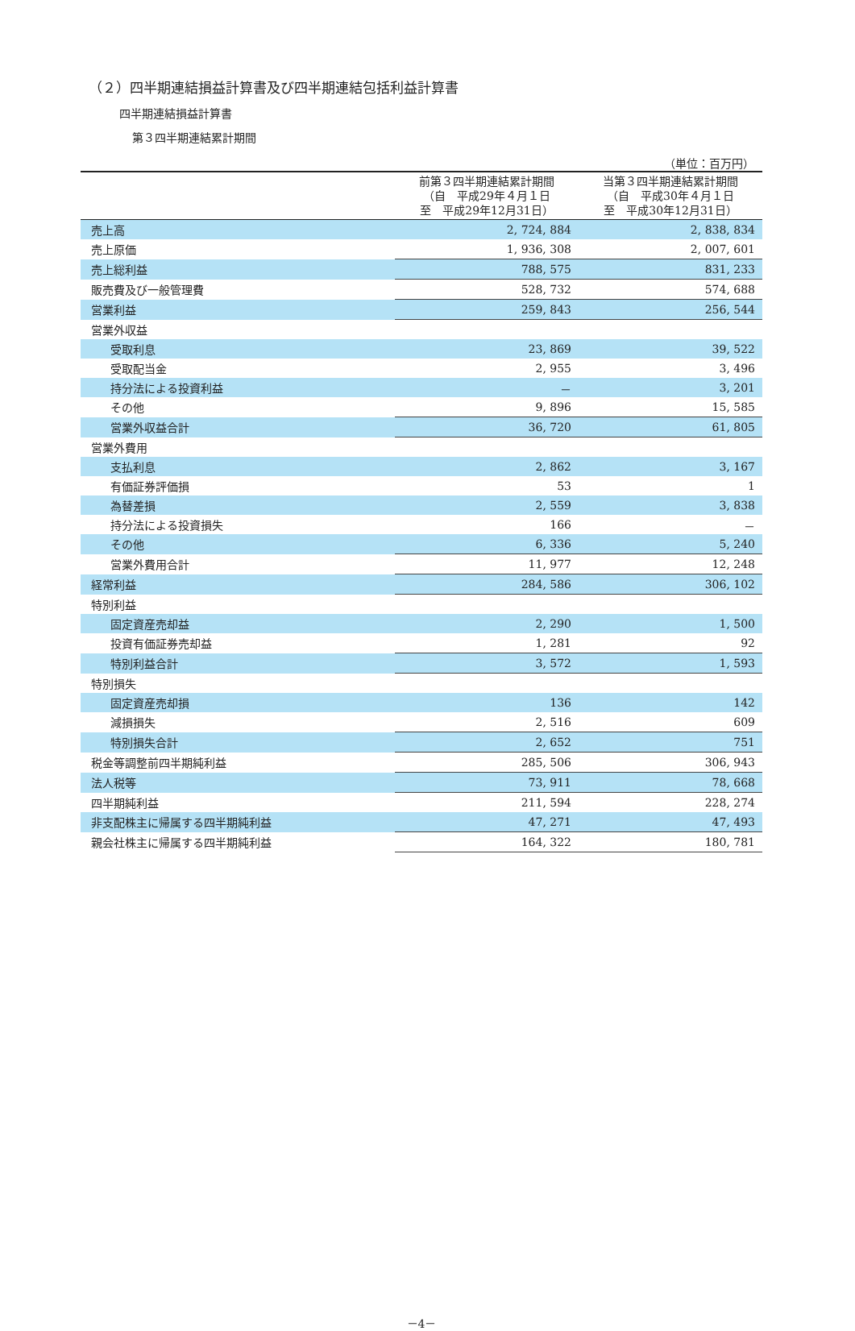（２）四半期連結損益計算書及び四半期連結包括利益計算書
四半期連結損益計算書
第３四半期連結累計期間
（単位：百万円）
| | 前第３四半期連結累計期間 （自 平成29年４月１日 至 平成29年12月31日） | 当第３四半期連結累計期間 （自 平成30年４月１日 至 平成30年12月31日） |
| --- | --- | --- |
| 売上高 | 2, 724, 884 | 2, 838, 834 |
| 売上原価 | 1, 936, 308 | 2, 007, 601 |
| 売上総利益 | 788, 575 | 831, 233 |
| 販売費及び一般管理費 | 528, 732 | 574, 688 |
| 営業利益 | 259, 843 | 256, 544 |
| 営業外収益 | | |
| 受取利息 | 23, 869 | 39, 522 |
| 受取配当金 | 2, 955 | 3, 496 |
| 持分法による投資利益 | － | 3, 201 |
| その他 | 9, 896 | 15, 585 |
| 営業外収益合計 | 36, 720 | 61, 805 |
| 営業外費用 | | |
| 支払利息 | 2, 862 | 3, 167 |
| 有価証券評価損 | 53 | 1 |
| 為替差損 | 2, 559 | 3, 838 |
| 持分法による投資損失 | 166 | － |
| その他 | 6, 336 | 5, 240 |
| 営業外費用合計 | 11, 977 | 12, 248 |
| 経常利益 | 284, 586 | 306, 102 |
| 特別利益 | | |
| 固定資産売却益 | 2, 290 | 1, 500 |
| 投資有価証券売却益 | 1, 281 | 92 |
| 特別利益合計 | 3, 572 | 1, 593 |
| 特別損失 | | |
| 固定資産売却損 | 136 | 142 |
| 減損損失 | 2, 516 | 609 |
| 特別損失合計 | 2, 652 | 751 |
| 税金等調整前四半期純利益 | 285, 506 | 306, 943 |
| 法人税等 | 73, 911 | 78, 668 |
| 四半期純利益 | 211, 594 | 228, 274 |
| 非支配株主に帰属する四半期純利益 | 47, 271 | 47, 493 |
| 親会社株主に帰属する四半期純利益 | 164, 322 | 180, 781 |
－4－